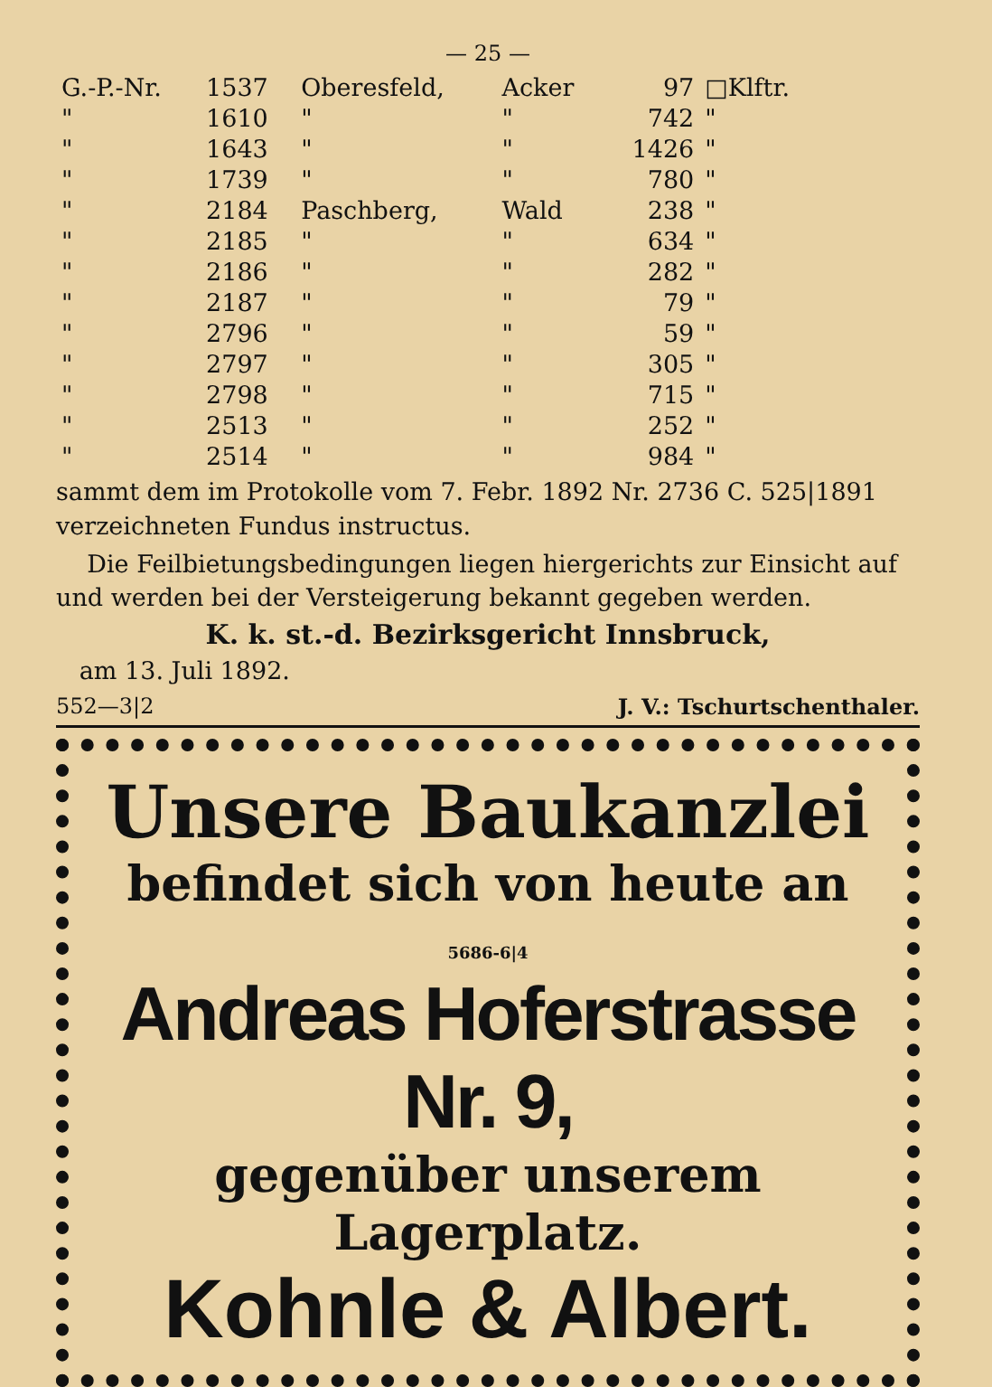— 25 —
| G.-P.-Nr. | 1537 | Oberesfeld, | Acker | 97 | □Klftr. |
| " | 1610 | " | " | 742 | " |
| " | 1643 | " | " | 1426 | " |
| " | 1739 | " | " | 780 | " |
| " | 2184 | Paschberg, | Wald | 238 | " |
| " | 2185 | " | " | 634 | " |
| " | 2186 | " | " | 282 | " |
| " | 2187 | " | " | 79 | " |
| " | 2796 | " | " | 59 | " |
| " | 2797 | " | " | 305 | " |
| " | 2798 | " | " | 715 | " |
| " | 2513 | " | " | 252 | " |
| " | 2514 | " | " | 984 | " |
sammt dem im Protokolle vom 7. Febr. 1892 Nr. 2736 C. 525|1891 verzeichneten Fundus instructus.
Die Feilbietungsbedingungen liegen hiergerichts zur Einsicht auf und werden bei der Versteigerung bekannt gegeben werden.
K. k. st.-d. Bezirksgericht Innsbruck,
am 13. Juli 1892.
552—3|2 J. V.: Tschurtschenthaler.
Unsere Baukanzlei
befindet sich von heute an 5686-6|4
Andreas Hoferstrasse Nr. 9,
gegenüber unserem Lagerplatz.
Kohnle & Albert.